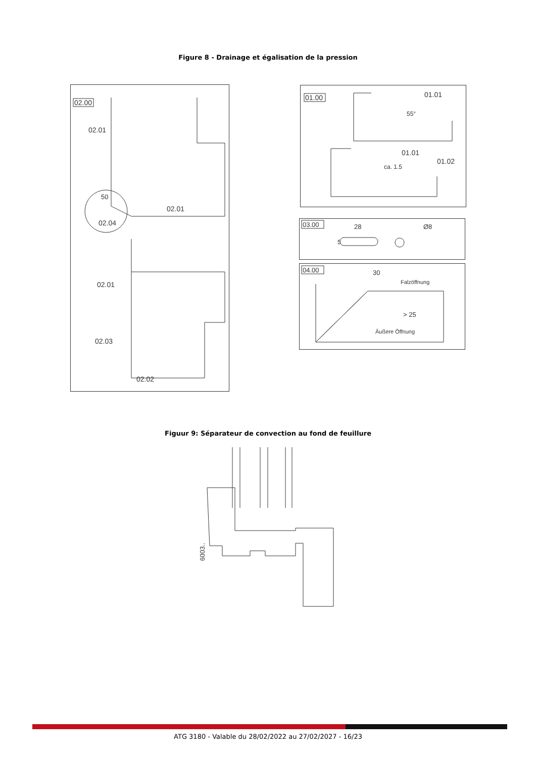Figure 8 - Drainage et égalisation de la pression
02.00
02.01
50
02.04
02.01
02.01
02.03
02.02
01.00
01.01
01.01
01.02
55°
ca. 1.5
03.00
28
5
Ø8
04.00
30
Falzöffnung
> 25
Äußere Öffnung
Figuur 9: Séparateur de convection au fond de feuillure
6003..
ATG 3180 - Valable du 28/02/2022 au 27/02/2027 - 16/23